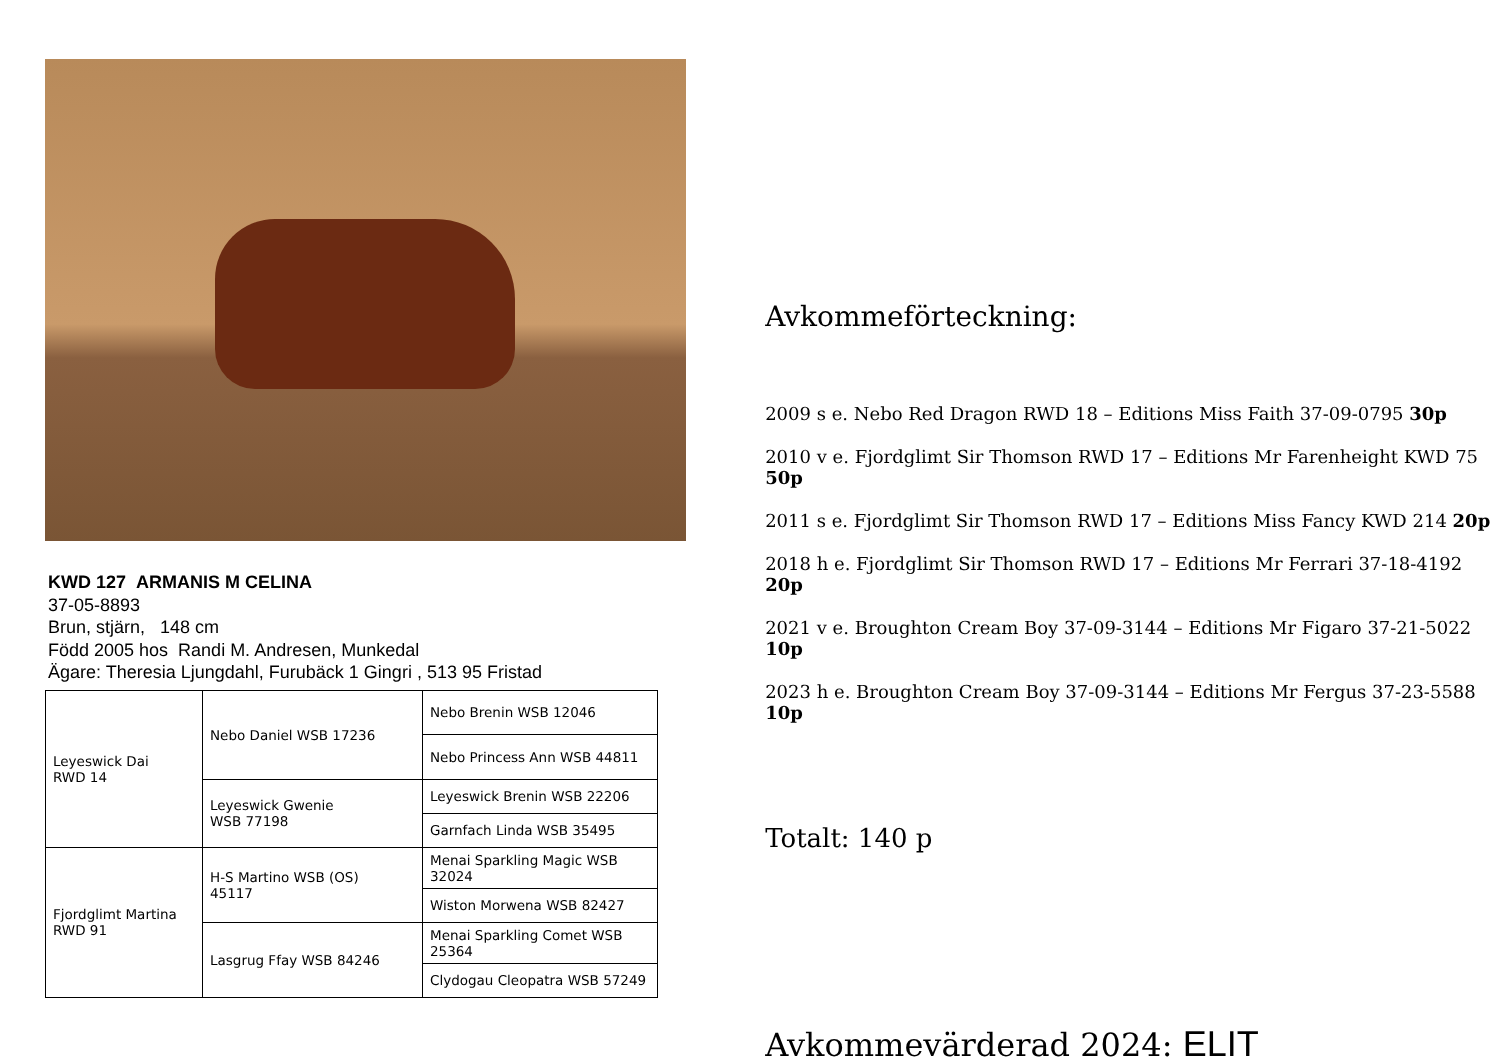KWD 127 ARMANIS M CELINA
37-05-8893
Brun, stjärn, 148 cm
Född 2005 hos Randi M. Andresen, Munkedal
Ägare: Theresia Ljungdahl, Furubäck 1 Gingri , 513 95 Fristad
| Leyeswick Dai RWD 14 | Nebo Daniel WSB 17236 | Nebo Brenin WSB 12046 |
| | | Nebo Princess Ann WSB 44811 |
| | Leyeswick Gwenie WSB 77198 | Leyeswick Brenin WSB 22206 |
| | | Garnfach Linda WSB 35495 |
| Fjordglimt Martina RWD 91 | H-S Martino WSB (OS) 45117 | Menai Sparkling Magic WSB 32024 |
| | | Wiston Morwena WSB 82427 |
| | Lasgrug Ffay WSB 84246 | Menai Sparkling Comet WSB 25364 |
| | | Clydogau Cleopatra WSB 57249 |
Avkommeförteckning:
2009 s e. Nebo Red Dragon RWD 18 – Editions Miss Faith 37-09-0795 30p
2010 v e. Fjordglimt Sir Thomson RWD 17 – Editions Mr Farenheight KWD 75 50p
2011 s e. Fjordglimt Sir Thomson RWD 17 – Editions Miss Fancy KWD 214 20p
2018 h e. Fjordglimt Sir Thomson RWD 17 – Editions Mr Ferrari 37-18-4192 20p
2021 v e. Broughton Cream Boy 37-09-3144 – Editions Mr Figaro 37-21-5022 10p
2023 h e. Broughton Cream Boy 37-09-3144 – Editions Mr Fergus 37-23-5588 10p
Totalt: 140 p
Avkommevärderad 2024: ELIT